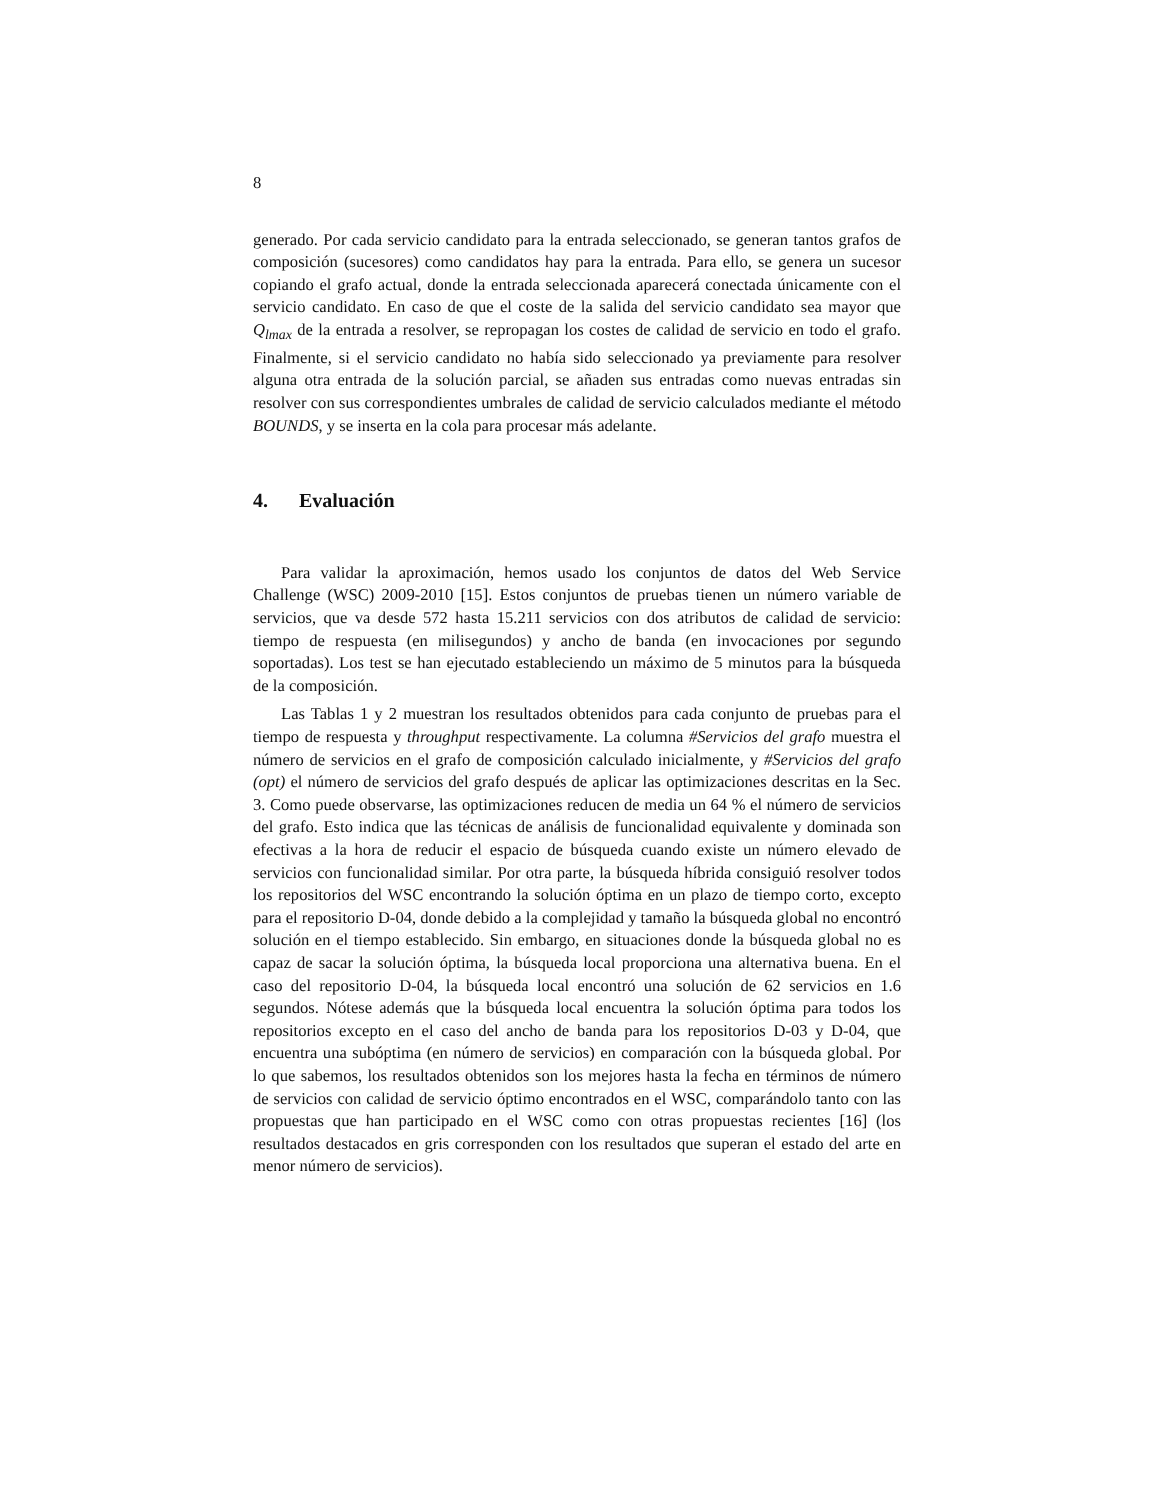8
generado. Por cada servicio candidato para la entrada seleccionado, se generan tantos grafos de composición (sucesores) como candidatos hay para la entrada. Para ello, se genera un sucesor copiando el grafo actual, donde la entrada seleccionada aparecerá conectada únicamente con el servicio candidato. En caso de que el coste de la salida del servicio candidato sea mayor que Q<sub>lmax</sub> de la entrada a resolver, se repropagan los costes de calidad de servicio en todo el grafo. Finalmente, si el servicio candidato no había sido seleccionado ya previamente para resolver alguna otra entrada de la solución parcial, se añaden sus entradas como nuevas entradas sin resolver con sus correspondientes umbrales de calidad de servicio calculados mediante el método BOUNDS, y se inserta en la cola para procesar más adelante.
4. Evaluación
Para validar la aproximación, hemos usado los conjuntos de datos del Web Service Challenge (WSC) 2009-2010 [15]. Estos conjuntos de pruebas tienen un número variable de servicios, que va desde 572 hasta 15.211 servicios con dos atributos de calidad de servicio: tiempo de respuesta (en milisegundos) y ancho de banda (en invocaciones por segundo soportadas). Los test se han ejecutado estableciendo un máximo de 5 minutos para la búsqueda de la composición.
Las Tablas 1 y 2 muestran los resultados obtenidos para cada conjunto de pruebas para el tiempo de respuesta y throughput respectivamente. La columna #Servicios del grafo muestra el número de servicios en el grafo de composición calculado inicialmente, y #Servicios del grafo (opt) el número de servicios del grafo después de aplicar las optimizaciones descritas en la Sec. 3. Como puede observarse, las optimizaciones reducen de media un 64 % el número de servicios del grafo. Esto indica que las técnicas de análisis de funcionalidad equivalente y dominada son efectivas a la hora de reducir el espacio de búsqueda cuando existe un número elevado de servicios con funcionalidad similar. Por otra parte, la búsqueda híbrida consiguió resolver todos los repositorios del WSC encontrando la solución óptima en un plazo de tiempo corto, excepto para el repositorio D-04, donde debido a la complejidad y tamaño la búsqueda global no encontró solución en el tiempo establecido. Sin embargo, en situaciones donde la búsqueda global no es capaz de sacar la solución óptima, la búsqueda local proporciona una alternativa buena. En el caso del repositorio D-04, la búsqueda local encontró una solución de 62 servicios en 1.6 segundos. Nótese además que la búsqueda local encuentra la solución óptima para todos los repositorios excepto en el caso del ancho de banda para los repositorios D-03 y D-04, que encuentra una subóptima (en número de servicios) en comparación con la búsqueda global. Por lo que sabemos, los resultados obtenidos son los mejores hasta la fecha en términos de número de servicios con calidad de servicio óptimo encontrados en el WSC, comparándolo tanto con las propuestas que han participado en el WSC como con otras propuestas recientes [16] (los resultados destacados en gris corresponden con los resultados que superan el estado del arte en menor número de servicios).